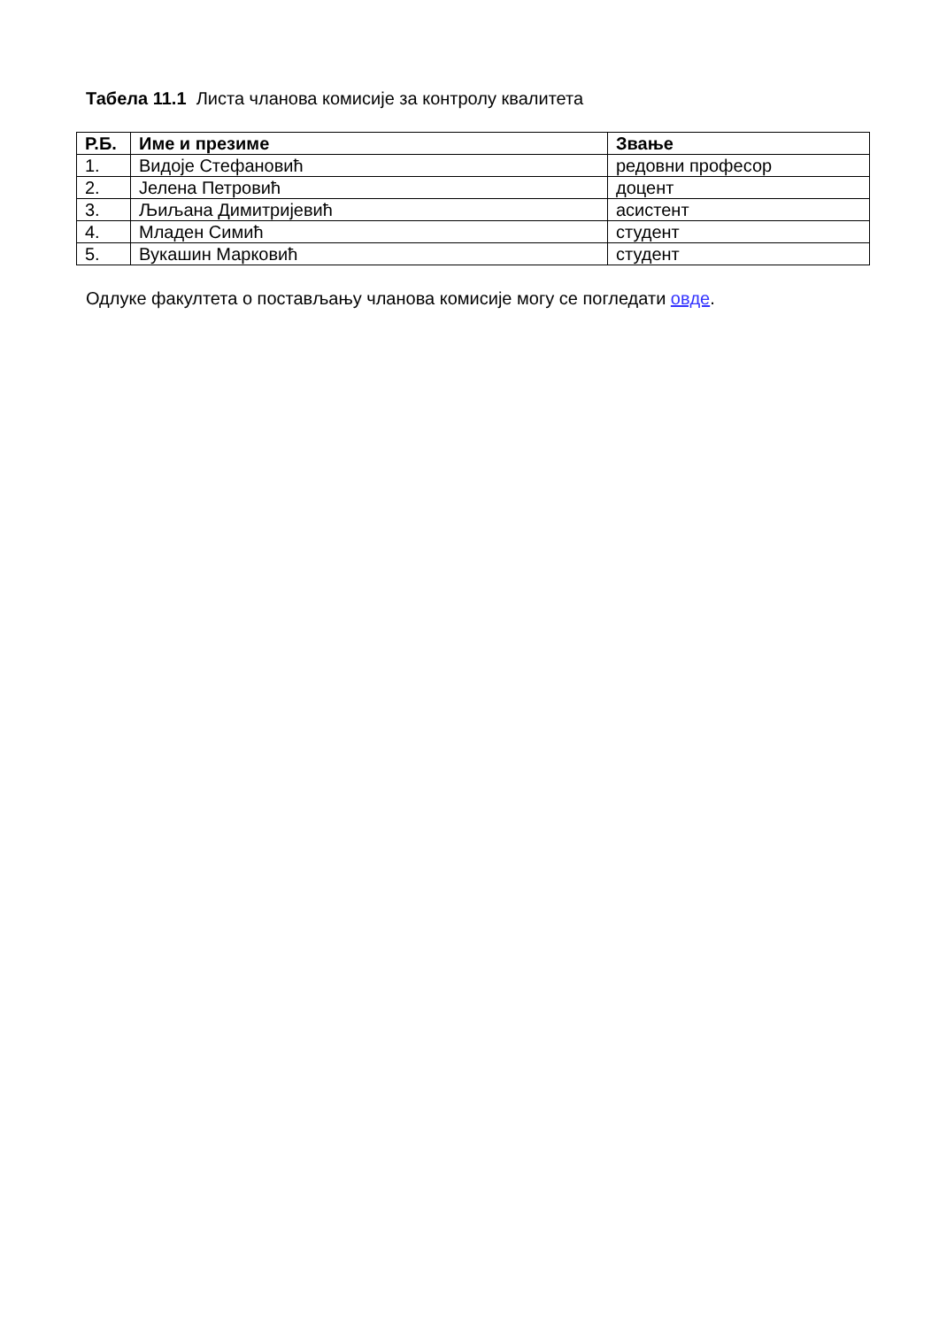Табела 11.1 Листа чланова комисије за контролу квалитета
| Р.Б. | Име и презиме | Звање |
| --- | --- | --- |
| 1. | Видоје Стефановић | редовни професор |
| 2. | Јелена Петровић | доцент |
| 3. | Љиљана Димитријевић | асистент |
| 4. | Младен Симић | студент |
| 5. | Вукашин Марковић | студент |
Одлуке факултета о постављању чланова комисије могу се погледати овде.